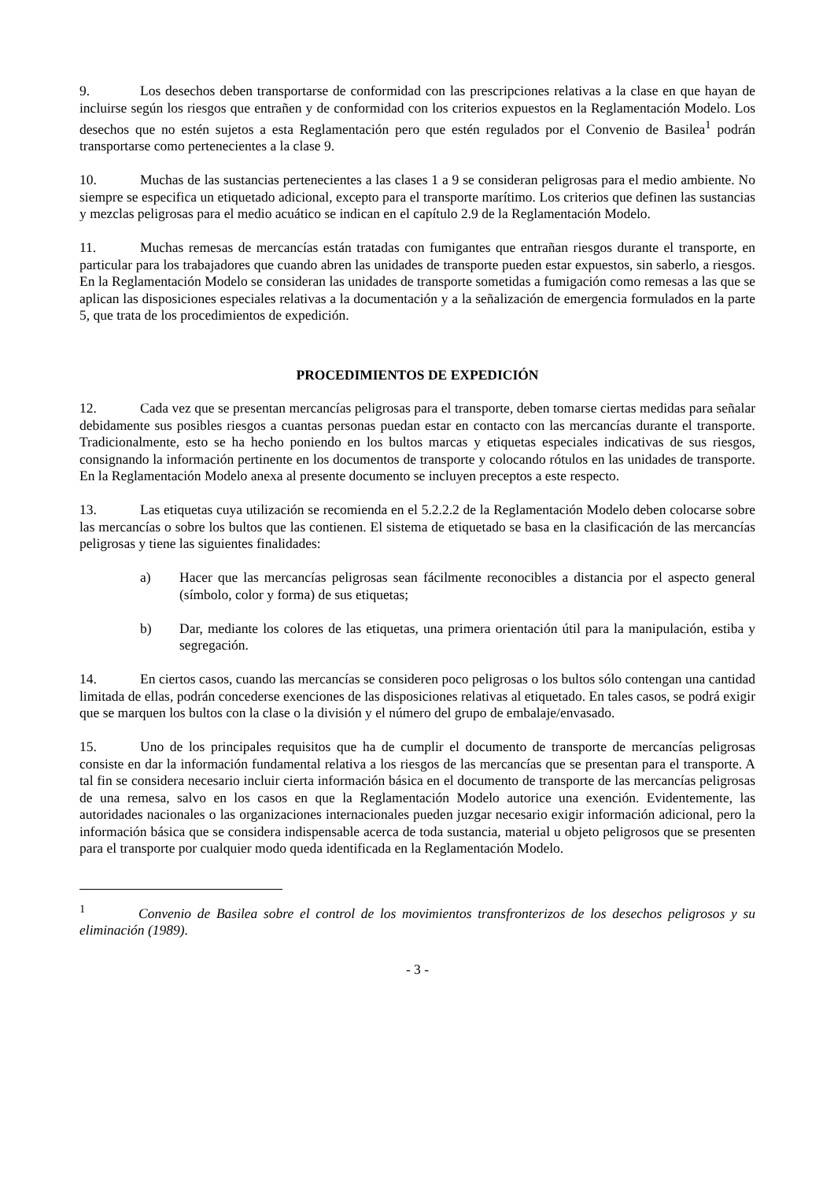9. Los desechos deben transportarse de conformidad con las prescripciones relativas a la clase en que hayan de incluirse según los riesgos que entrañen y de conformidad con los criterios expuestos en la Reglamentación Modelo. Los desechos que no estén sujetos a esta Reglamentación pero que estén regulados por el Convenio de Basilea<sup>1</sup> podrán transportarse como pertenecientes a la clase 9.
10. Muchas de las sustancias pertenecientes a las clases 1 a 9 se consideran peligrosas para el medio ambiente. No siempre se especifica un etiquetado adicional, excepto para el transporte marítimo. Los criterios que definen las sustancias y mezclas peligrosas para el medio acuático se indican en el capítulo 2.9 de la Reglamentación Modelo.
11. Muchas remesas de mercancías están tratadas con fumigantes que entrañan riesgos durante el transporte, en particular para los trabajadores que cuando abren las unidades de transporte pueden estar expuestos, sin saberlo, a riesgos. En la Reglamentación Modelo se consideran las unidades de transporte sometidas a fumigación como remesas a las que se aplican las disposiciones especiales relativas a la documentación y a la señalización de emergencia formulados en la parte 5, que trata de los procedimientos de expedición.
PROCEDIMIENTOS DE EXPEDICIÓN
12. Cada vez que se presentan mercancías peligrosas para el transporte, deben tomarse ciertas medidas para señalar debidamente sus posibles riesgos a cuantas personas puedan estar en contacto con las mercancías durante el transporte. Tradicionalmente, esto se ha hecho poniendo en los bultos marcas y etiquetas especiales indicativas de sus riesgos, consignando la información pertinente en los documentos de transporte y colocando rótulos en las unidades de transporte. En la Reglamentación Modelo anexa al presente documento se incluyen preceptos a este respecto.
13. Las etiquetas cuya utilización se recomienda en el 5.2.2.2 de la Reglamentación Modelo deben colocarse sobre las mercancías o sobre los bultos que las contienen. El sistema de etiquetado se basa en la clasificación de las mercancías peligrosas y tiene las siguientes finalidades:
a) Hacer que las mercancías peligrosas sean fácilmente reconocibles a distancia por el aspecto general (símbolo, color y forma) de sus etiquetas;
b) Dar, mediante los colores de las etiquetas, una primera orientación útil para la manipulación, estiba y segregación.
14. En ciertos casos, cuando las mercancías se consideren poco peligrosas o los bultos sólo contengan una cantidad limitada de ellas, podrán concederse exenciones de las disposiciones relativas al etiquetado. En tales casos, se podrá exigir que se marquen los bultos con la clase o la división y el número del grupo de embalaje/envasado.
15. Uno de los principales requisitos que ha de cumplir el documento de transporte de mercancías peligrosas consiste en dar la información fundamental relativa a los riesgos de las mercancías que se presentan para el transporte. A tal fin se considera necesario incluir cierta información básica en el documento de transporte de las mercancías peligrosas de una remesa, salvo en los casos en que la Reglamentación Modelo autorice una exención. Evidentemente, las autoridades nacionales o las organizaciones internacionales pueden juzgar necesario exigir información adicional, pero la información básica que se considera indispensable acerca de toda sustancia, material u objeto peligrosos que se presenten para el transporte por cualquier modo queda identificada en la Reglamentación Modelo.
<sup>1</sup> Convenio de Basilea sobre el control de los movimientos transfronterizos de los desechos peligrosos y su eliminación (1989).
- 3 -